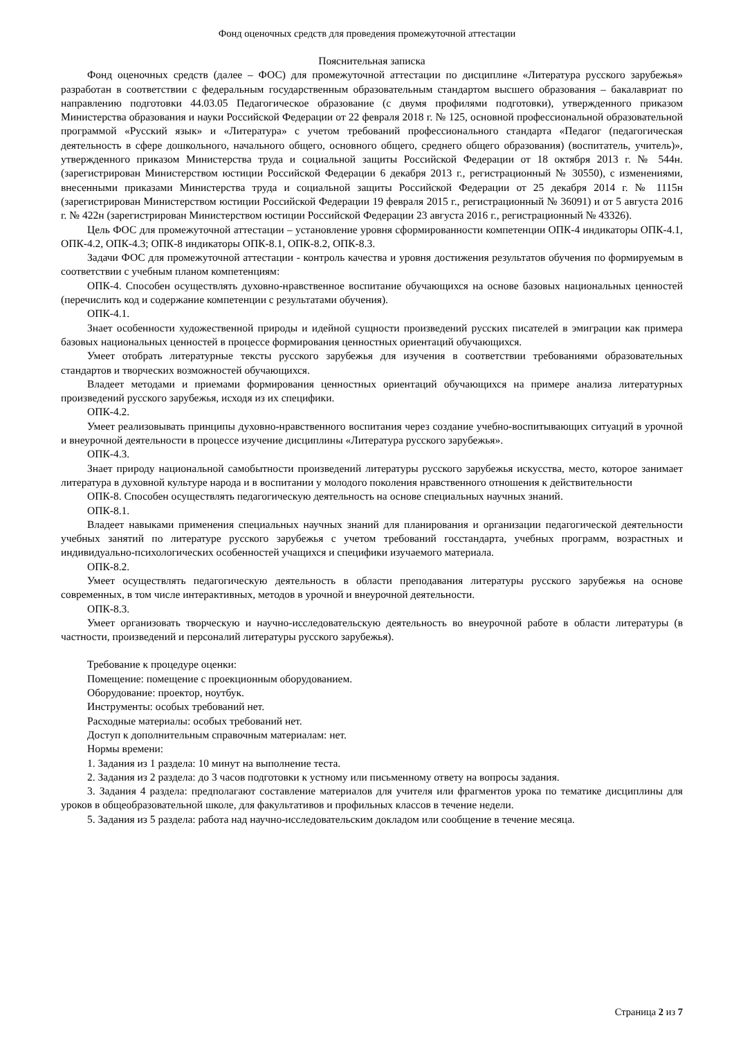Фонд оценочных средств для проведения промежуточной аттестации
Пояснительная записка
Фонд оценочных средств (далее – ФОС) для промежуточной аттестации по дисциплине «Литература русского зарубежья» разработан в соответствии с федеральным государственным образовательным стандартом высшего образования – бакалавриат по направлению подготовки 44.03.05 Педагогическое образование (с двумя профилями подготовки), утвержденного приказом Министерства образования и науки Российской Федерации от 22 февраля 2018 г. № 125, основной профессиональной образовательной программой «Русский язык» и «Литература» с учетом требований профессионального стандарта «Педагог (педагогическая деятельность в сфере дошкольного, начального общего, основного общего, среднего общего образования) (воспитатель, учитель)», утвержденного приказом Министерства труда и социальной защиты Российской Федерации от 18 октября 2013 г. № 544н. (зарегистрирован Министерством юстиции Российской Федерации 6 декабря 2013 г., регистрационный № 30550), с изменениями, внесенными приказами Министерства труда и социальной защиты Российской Федерации от 25 декабря 2014 г. № 1115н (зарегистрирован Министерством юстиции Российской Федерации 19 февраля 2015 г., регистрационный № 36091) и от 5 августа 2016 г. № 422н (зарегистрирован Министерством юстиции Российской Федерации 23 августа 2016 г., регистрационный № 43326).
Цель ФОС для промежуточной аттестации – установление уровня сформированности компетенции ОПК-4 индикаторы ОПК-4.1, ОПК-4.2, ОПК-4.3; ОПК-8 индикаторы ОПК-8.1, ОПК-8.2, ОПК-8.3.
Задачи ФОС для промежуточной аттестации - контроль качества и уровня достижения результатов обучения по формируемым в соответствии с учебным планом компетенциям:
ОПК-4. Способен осуществлять духовно-нравственное воспитание обучающихся на основе базовых национальных ценностей (перечислить код и содержание компетенции с результатами обучения).
ОПК-4.1.
Знает особенности художественной природы и идейной сущности произведений русских писателей в эмиграции как примера базовых национальных ценностей в процессе формирования ценностных ориентаций обучающихся.
Умеет отобрать литературные тексты русского зарубежья для изучения в соответствии требованиями образовательных стандартов и творческих возможностей обучающихся.
Владеет методами и приемами формирования ценностных ориентаций обучающихся на примере анализа литературных произведений русского зарубежья, исходя из их специфики.
ОПК-4.2.
Умеет реализовывать принципы духовно-нравственного воспитания через создание учебно-воспитывающих ситуаций в урочной и внеурочной деятельности в процессе изучение дисциплины «Литература русского зарубежья».
ОПК-4.3.
Знает природу национальной самобытности произведений литературы русского зарубежья искусства, место, которое занимает литература в духовной культуре народа и в воспитании у молодого поколения нравственного отношения к действительности
ОПК-8. Способен осуществлять педагогическую деятельность на основе специальных научных знаний.
ОПК-8.1.
Владеет навыками применения специальных научных знаний для планирования и организации педагогической деятельности учебных занятий по литературе русского зарубежья с учетом требований госстандарта, учебных программ, возрастных и индивидуально-психологических особенностей учащихся и специфики изучаемого материала.
ОПК-8.2.
Умеет осуществлять педагогическую деятельность в области преподавания литературы русского зарубежья на основе современных, в том числе интерактивных, методов в урочной и внеурочной деятельности.
ОПК-8.3.
Умеет организовать творческую и научно-исследовательскую деятельность во внеурочной работе в области литературы (в частности, произведений и персоналий литературы русского зарубежья).
Требование к процедуре оценки:
Помещение: помещение с проекционным оборудованием.
Оборудование: проектор, ноутбук.
Инструменты: особых требований нет.
Расходные материалы: особых требований нет.
Доступ к дополнительным справочным материалам: нет.
Нормы времени:
1. Задания из 1 раздела: 10 минут на выполнение теста.
2. Задания из 2 раздела: до 3 часов подготовки к устному или письменному ответу на вопросы задания.
3. Задания 4 раздела: предполагают составление материалов для учителя или фрагментов урока по тематике дисциплины для уроков в общеобразовательной школе, для факультативов и профильных классов в течение недели.
5. Задания из 5 раздела: работа над научно-исследовательским докладом или сообщение в течение месяца.
Страница 2 из 7